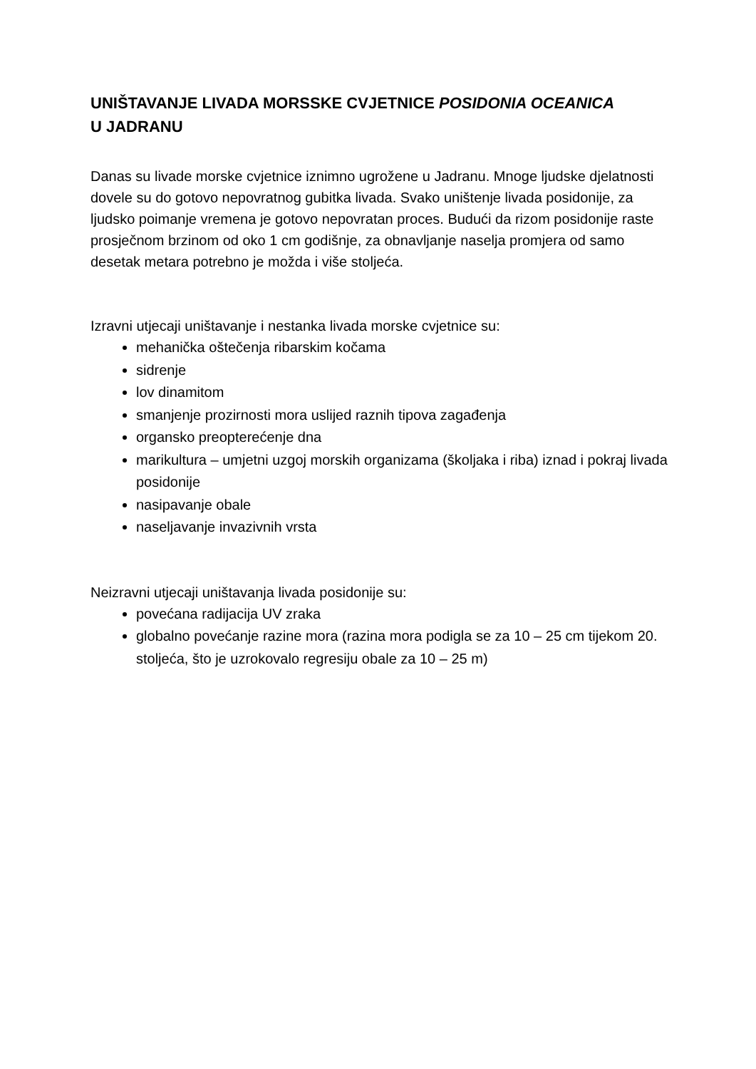UNIŠTAVANJE LIVADA MORSSKE CVJETNICE POSIDONIA OCEANICA
U JADRANU
Danas su livade morske cvjetnice iznimno ugrožene u Jadranu. Mnoge ljudske djelatnosti dovele su do gotovo nepovratnog gubitka livada. Svako uništenje livada posidonije, za ljudsko poimanje vremena je gotovo nepovratan proces. Budući da rizom posidonije raste prosječnom brzinom od oko 1 cm godišnje, za obnavljanje naselja promjera od samo desetak metara potrebno je možda i više stoljeća.
Izravni utjecaji uništavanje i nestanka livada morske cvjetnice su:
mehanička oštečenja ribarskim kočama
sidrenje
lov dinamitom
smanjenje prozirnosti mora uslijed raznih tipova zagađenja
organsko preopterećenje dna
marikultura – umjetni uzgoj morskih organizama (školjaka i riba) iznad i pokraj livada posidonije
nasipavanje obale
naseljavanje invazivnih vrsta
Neizravni utjecaji uništavanja livada posidonije su:
povećana radijacija UV zraka
globalno povećanje razine mora (razina mora podigla se za 10 – 25 cm tijekom 20. stoljeća, što je uzrokovalo regresiju obale za 10 – 25 m)